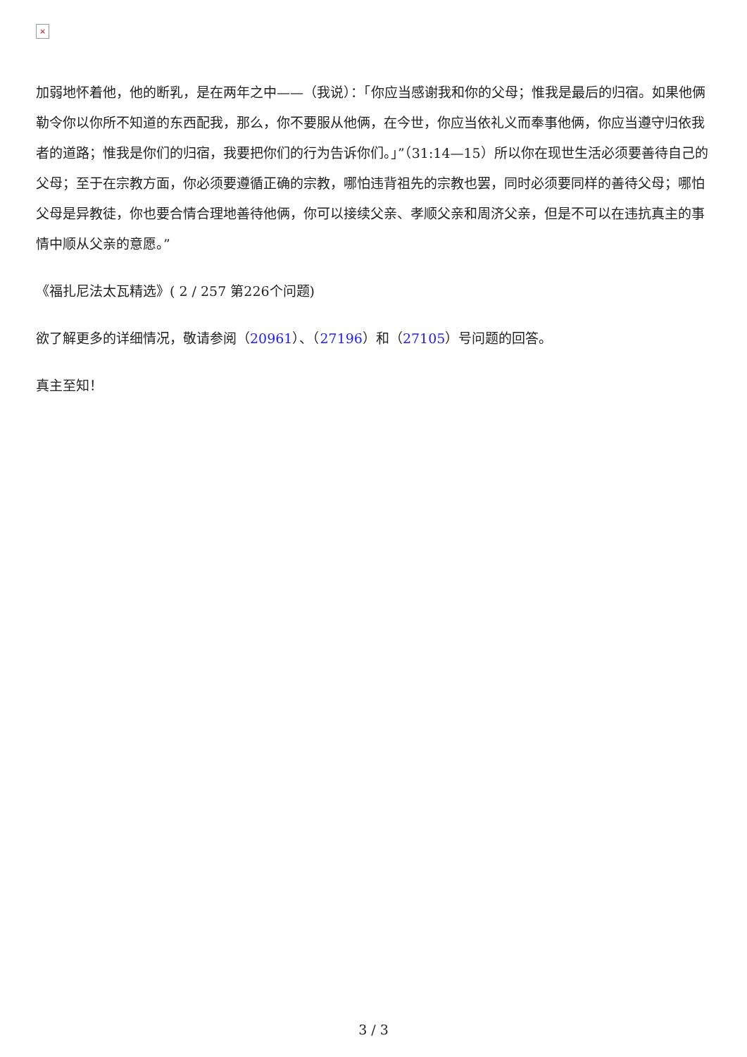×
加弱地怀着他，他的断乳，是在两年之中——（我说）：「你应当感谢我和你的父母；惟我是最后的归宿。如果他俩勒令你以你所不知道的东西配我，那么，你不要服从他俩，在今世，你应当依礼义而奉事他俩，你应当遵守归依我者的道路；惟我是你们的归宿，我要把你们的行为告诉你们。」”（31:14—15）所以你在现世生活必须要善待自己的父母；至于在宗教方面，你必须要遵循正确的宗教，哪怕违背祖先的宗教也罢，同时必须要同样的善待父母；哪怕父母是异教徒，你也要合情合理地善待他俩，你可以接续父亲、孝顺父亲和周济父亲，但是不可以在违抗真主的事情中顺从父亲的意愿。”
《福扎尼法太瓦精选》( 2 / 257 第226个问题)
欲了解更多的详细情况，敬请参阅（20961）、（27196）和（27105）号问题的回答。
真主至知！
3 / 3